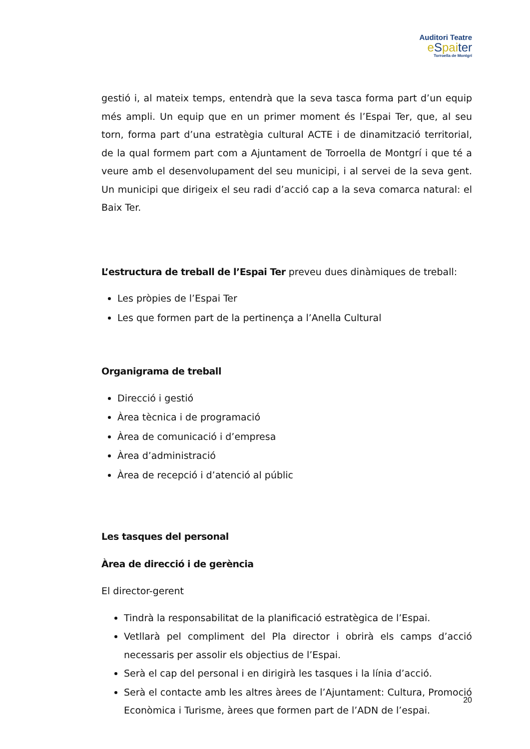Auditori Teatre
eSpaiter
Torroella de Montgrí
gestió i, al mateix temps, entendrà que la seva tasca forma part d’un equip més ampli. Un equip que en un primer moment és l’Espai Ter, que, al seu torn, forma part d’una estratègia cultural ACTE i de dinamització territorial, de la qual formem part com a Ajuntament de Torroella de Montgrí i que té a veure amb el desenvolupament del seu municipi, i al servei de la seva gent. Un municipi que dirigeix el seu radi d’acció cap a la seva comarca natural: el Baix Ter.
L’estructura de treball de l’Espai Ter preveu dues dinàmiques de treball:
Les pròpies de l’Espai Ter
Les que formen part de la pertinença a l’Anella Cultural
Organigrama de treball
Direcció i gestió
Àrea tècnica i de programació
Àrea de comunicació i d’empresa
Àrea d’administració
Àrea de recepció i d’atenció al públic
Les tasques del personal
Àrea de direcció i de gerència
El director-gerent
Tindrà la responsabilitat de la planificació estratègica de l’Espai.
Vetllarà pel compliment del Pla director i obrirà els camps d’acció necessaris per assolir els objectius de l’Espai.
Serà el cap del personal i en dirigirà les tasques i la línia d’acció.
Serà el contacte amb les altres àrees de l’Ajuntament: Cultura, Promoció Econòmica i Turisme, àrees que formen part de l’ADN de l’espai.
20